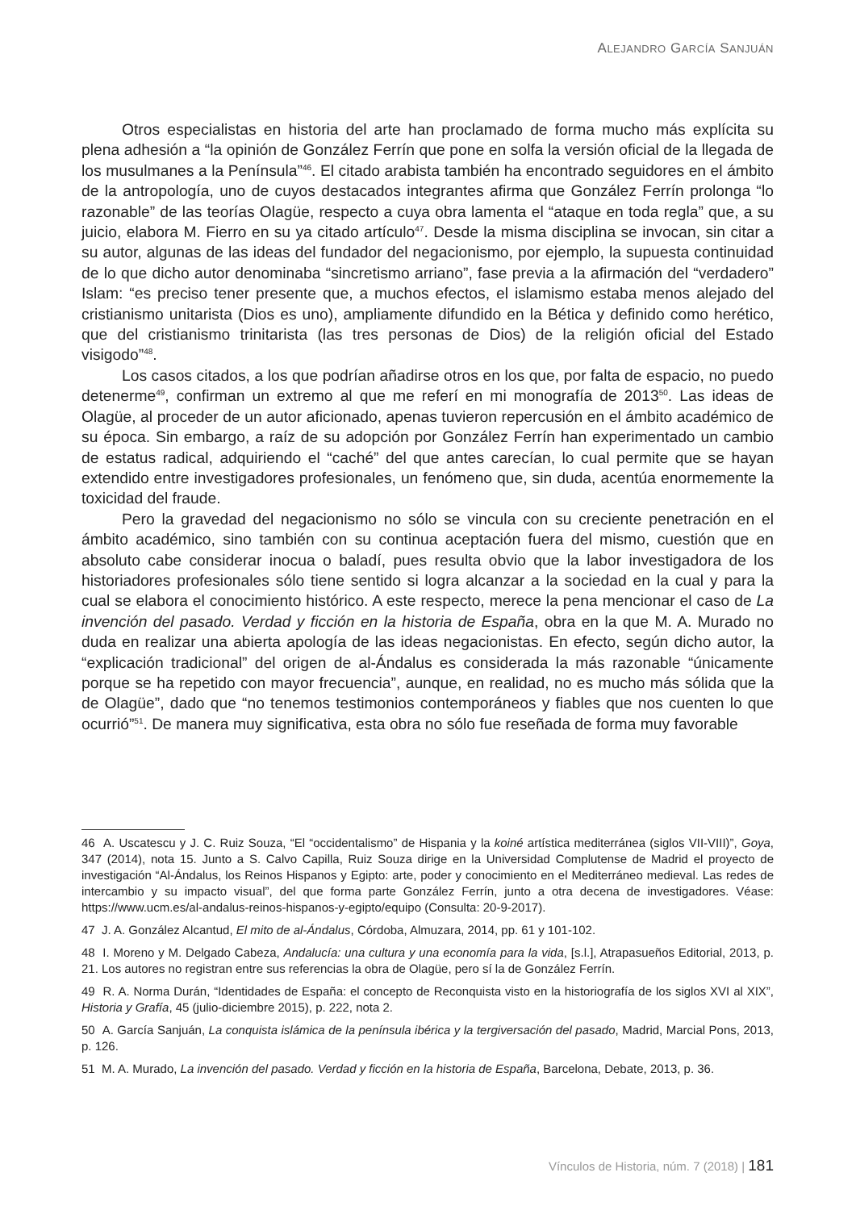ALEJANDRO GARCÍA SANJUÁN
Otros especialistas en historia del arte han proclamado de forma mucho más explícita su plena adhesión a “la opinión de González Ferrín que pone en solfa la versión oficial de la llegada de los musulmanes a la Península”<sup>46</sup>. El citado arabista también ha encontrado seguidores en el ámbito de la antropología, uno de cuyos destacados integrantes afirma que González Ferrín prolonga “lo razonable” de las teorías Olagüe, respecto a cuya obra lamenta el “ataque en toda regla” que, a su juicio, elabora M. Fierro en su ya citado artículo<sup>47</sup>. Desde la misma disciplina se invocan, sin citar a su autor, algunas de las ideas del fundador del negacionismo, por ejemplo, la supuesta continuidad de lo que dicho autor denominaba “sincretismo arriano”, fase previa a la afirmación del “verdadero” Islam: “es preciso tener presente que, a muchos efectos, el islamismo estaba menos alejado del cristianismo unitarista (Dios es uno), ampliamente difundido en la Bética y definido como herético, que del cristianismo trinitarista (las tres personas de Dios) de la religión oficial del Estado visigodo”<sup>48</sup>.
Los casos citados, a los que podrían añadirse otros en los que, por falta de espacio, no puedo detenerme<sup>49</sup>, confirman un extremo al que me referí en mi monografía de 2013<sup>50</sup>. Las ideas de Olagüe, al proceder de un autor aficionado, apenas tuvieron repercusión en el ámbito académico de su época. Sin embargo, a raíz de su adopción por González Ferrín han experimentado un cambio de estatus radical, adquiriendo el “caché” del que antes carecían, lo cual permite que se hayan extendido entre investigadores profesionales, un fenómeno que, sin duda, acentúa enormemente la toxicidad del fraude.
Pero la gravedad del negacionismo no sólo se vincula con su creciente penetración en el ámbito académico, sino también con su continua aceptación fuera del mismo, cuestión que en absoluto cabe considerar inocua o baladí, pues resulta obvio que la labor investigadora de los historiadores profesionales sólo tiene sentido si logra alcanzar a la sociedad en la cual y para la cual se elabora el conocimiento histórico. A este respecto, merece la pena mencionar el caso de La invención del pasado. Verdad y ficción en la historia de España, obra en la que M. A. Murado no duda en realizar una abierta apología de las ideas negacionistas. En efecto, según dicho autor, la “explicación tradicional” del origen de al-Ándalus es considerada la más razonable “únicamente porque se ha repetido con mayor frecuencia”, aunque, en realidad, no es mucho más sólida que la de Olagüe”, dado que “no tenemos testimonios contemporáneos y fiables que nos cuenten lo que ocurrió”<sup>51</sup>. De manera muy significativa, esta obra no sólo fue reseñada de forma muy favorable
46 A. Uscatescu y J. C. Ruiz Souza, “El “occidentalismo” de Hispania y la koiné artística mediterránea (siglos VII-VIII)”, Goya, 347 (2014), nota 15. Junto a S. Calvo Capilla, Ruiz Souza dirige en la Universidad Complutense de Madrid el proyecto de investigación “Al-Ándalus, los Reinos Hispanos y Egipto: arte, poder y conocimiento en el Mediterráneo medieval. Las redes de intercambio y su impacto visual”, del que forma parte González Ferrín, junto a otra decena de investigadores. Véase: https://www.ucm.es/al-andalus-reinos-hispanos-y-egipto/equipo (Consulta: 20-9-2017).
47 J. A. González Alcantud, El mito de al-Ándalus, Córdoba, Almuzara, 2014, pp. 61 y 101-102.
48 I. Moreno y M. Delgado Cabeza, Andalucía: una cultura y una economía para la vida, [s.l.], Atrapasueños Editorial, 2013, p. 21. Los autores no registran entre sus referencias la obra de Olagüe, pero sí la de González Ferrín.
49 R. A. Norma Durán, “Identidades de España: el concepto de Reconquista visto en la historiografía de los siglos XVI al XIX”, Historia y Grafía, 45 (julio-diciembre 2015), p. 222, nota 2.
50 A. García Sanjuán, La conquista islámica de la península ibérica y la tergiversación del pasado, Madrid, Marcial Pons, 2013, p. 126.
51 M. A. Murado, La invención del pasado. Verdad y ficción en la historia de España, Barcelona, Debate, 2013, p. 36.
Vínculos de Historia, núm. 7 (2018) | 181